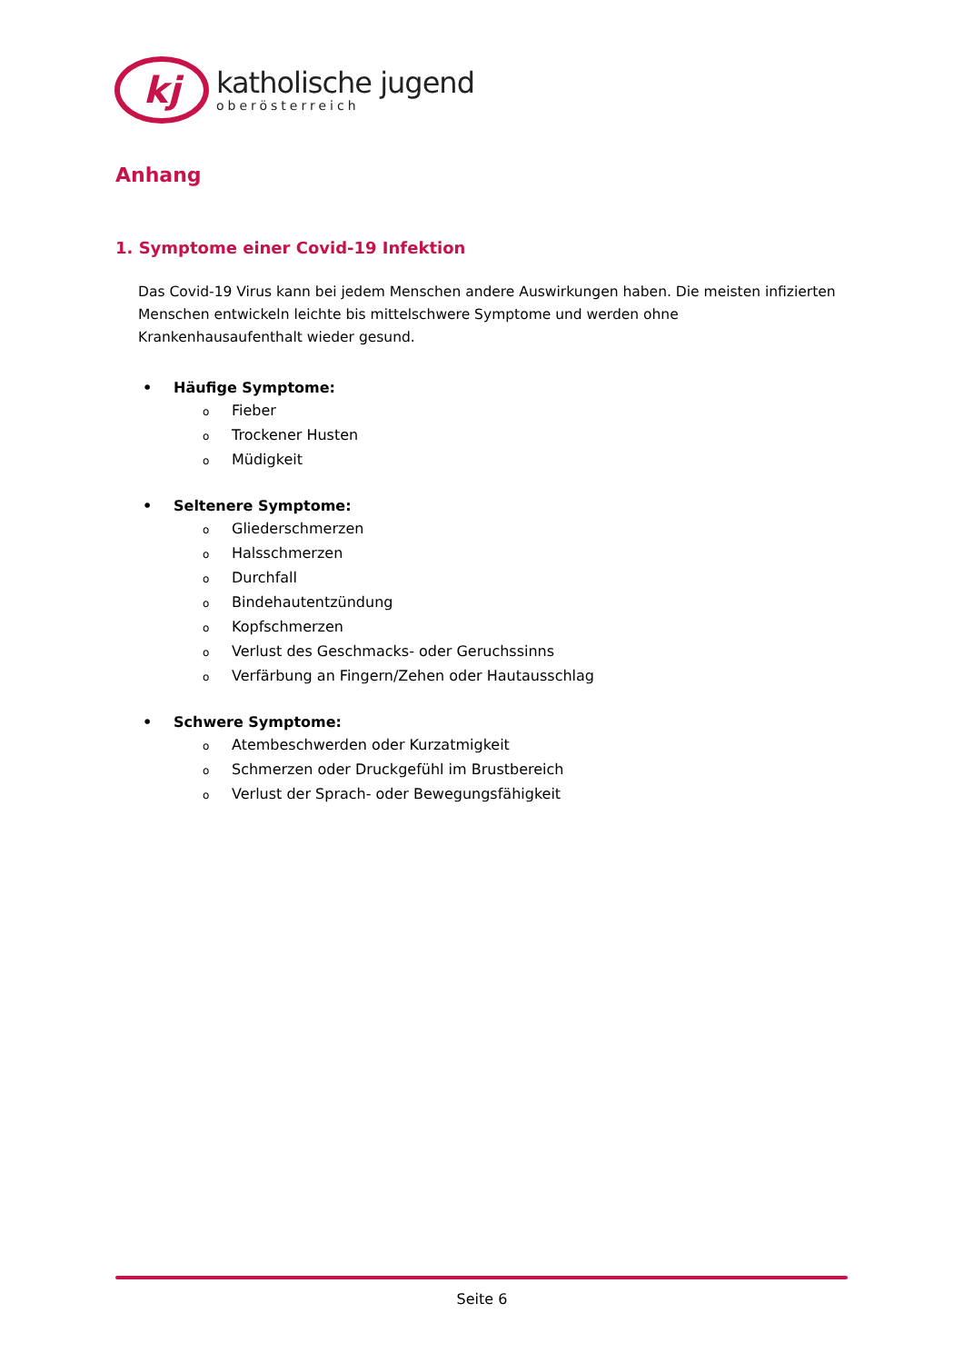kj
katholische jugend
oberösterreich
Anhang
1. Symptome einer Covid-19 Infektion
Das Covid-19 Virus kann bei jedem Menschen andere Auswirkungen haben. Die meisten infizierten Menschen entwickeln leichte bis mittelschwere Symptome und werden ohne Krankenhausaufenthalt wieder gesund.
• Häufige Symptome:
o Fieber
o Trockener Husten
o Müdigkeit
• Seltenere Symptome:
o Gliederschmerzen
o Halsschmerzen
o Durchfall
o Bindehautentzündung
o Kopfschmerzen
o Verlust des Geschmacks- oder Geruchssinns
o Verfärbung an Fingern/Zehen oder Hautausschlag
• Schwere Symptome:
o Atembeschwerden oder Kurzatmigkeit
o Schmerzen oder Druckgefühl im Brustbereich
o Verlust der Sprach- oder Bewegungsfähigkeit
Seite 6